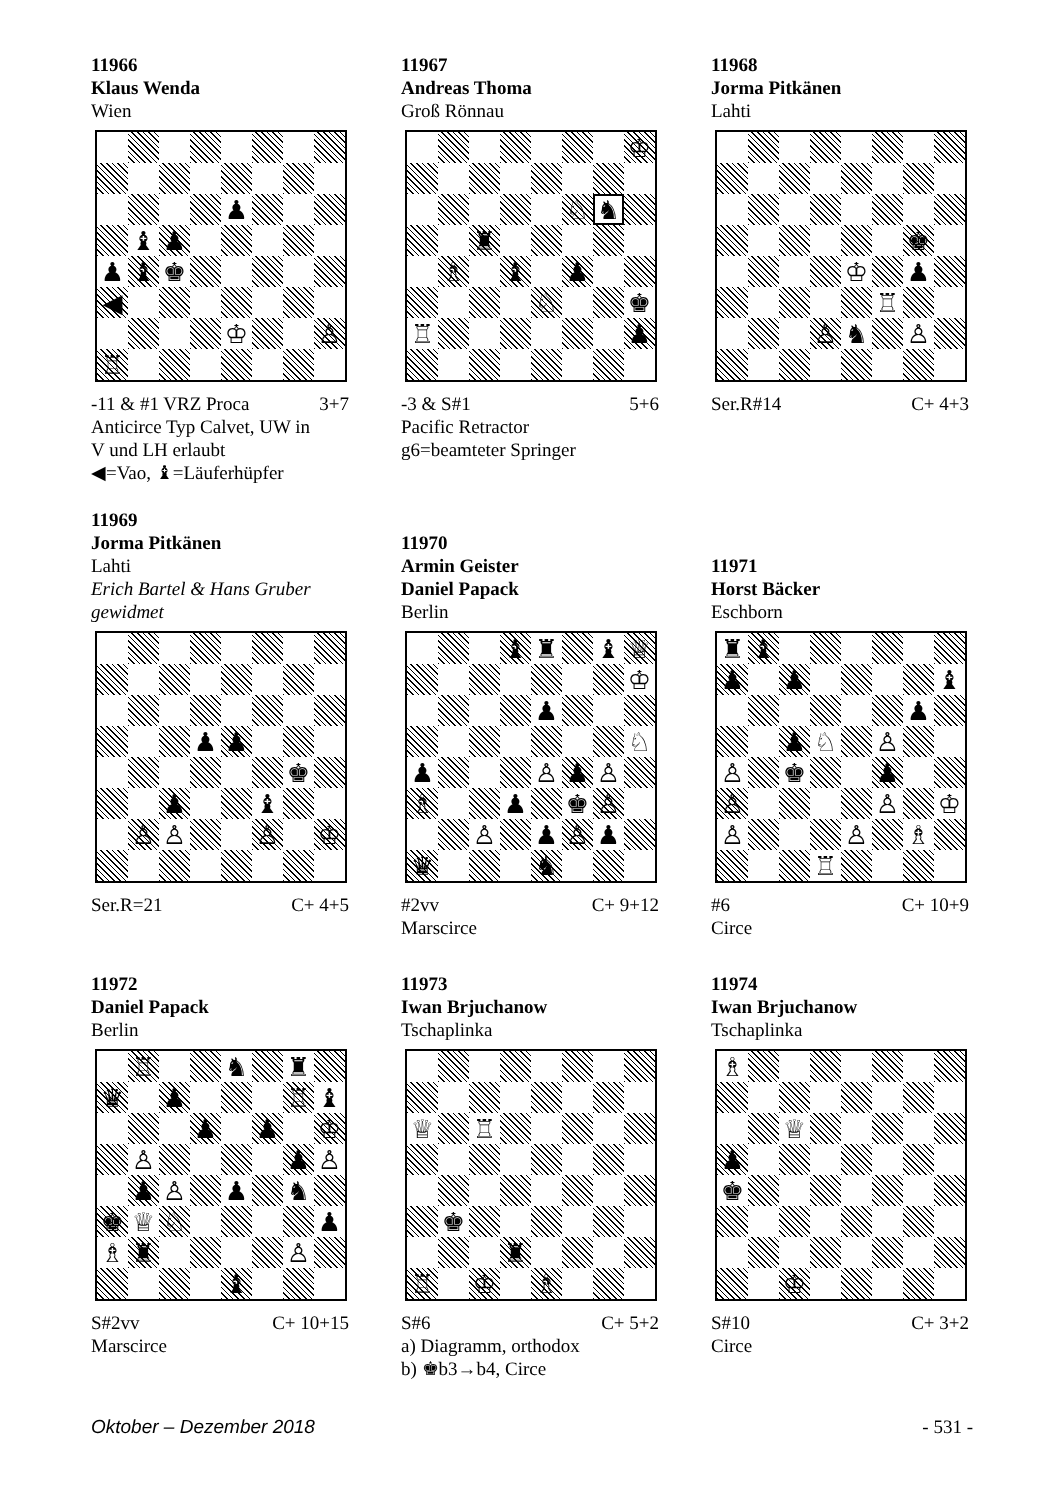11966
Klaus Wenda
Wien
♟
♝
♟
♟
♝
♚
◀
♔
♙
♖
-11 & #1 VRZ Proca 3+7
Anticirce Typ Calvet, UW in
V und LH erlaubt
◀=Vao, ♝=Läuferhüpfer
11967
Andreas Thoma
Groß Rönnau
♔
♘
♞
♜
♗
♝
♟
♘
♚
♖
♟
-3 & S#1 5+6
Pacific Retractor
g6=beamteter Springer
11968
Jorma Pitkänen
Lahti
♚
♔
♟
♖
♙
♞
♙
Ser.R#14 C+ 4+3
11969
Jorma Pitkänen
Lahti
Erich Bartel & Hans Gruber
gewidmet
♟
♟
♚
♟
♝
♙
♙
♙
♔
Ser.R=21 C+ 4+5
11970
Armin Geister
Daniel Papack
Berlin
♝
♜
♝
♕
♔
♟
♘
♟
♙
♟
♙
♗
♟
♚
♙
♙
♟
♙
♟
♛
♞
#2vv C+ 9+12
Marscirce
11971
Horst Bäcker
Eschborn
♜
♝
♟
♟
♝
♟
♟
♘
♙
♙
♚
♟
♙
♙
♔
♙
♙
♗
♖
#6 C+ 10+9
Circe
11972
Daniel Papack
Berlin
♖
♞
♜
♛
♟
♖
♝
♟
♟
♔
♙
♟
♙
♟
♙
♟
♞
♚
♕
♘
♟
♗
♜
♙
♝
S#2vv C+ 10+15
Marscirce
11973
Iwan Brjuchanow
Tschaplinka
♕
♖
♚
♜
♖
♔
♗
S#6 C+ 5+2
a) Diagramm, orthodox
b) ♚b3→b4, Circe
11974
Iwan Brjuchanow
Tschaplinka
♗
♕
♟
♚
♔
S#10 C+ 3+2
Circe
Oktober – Dezember 2018 - 531 -